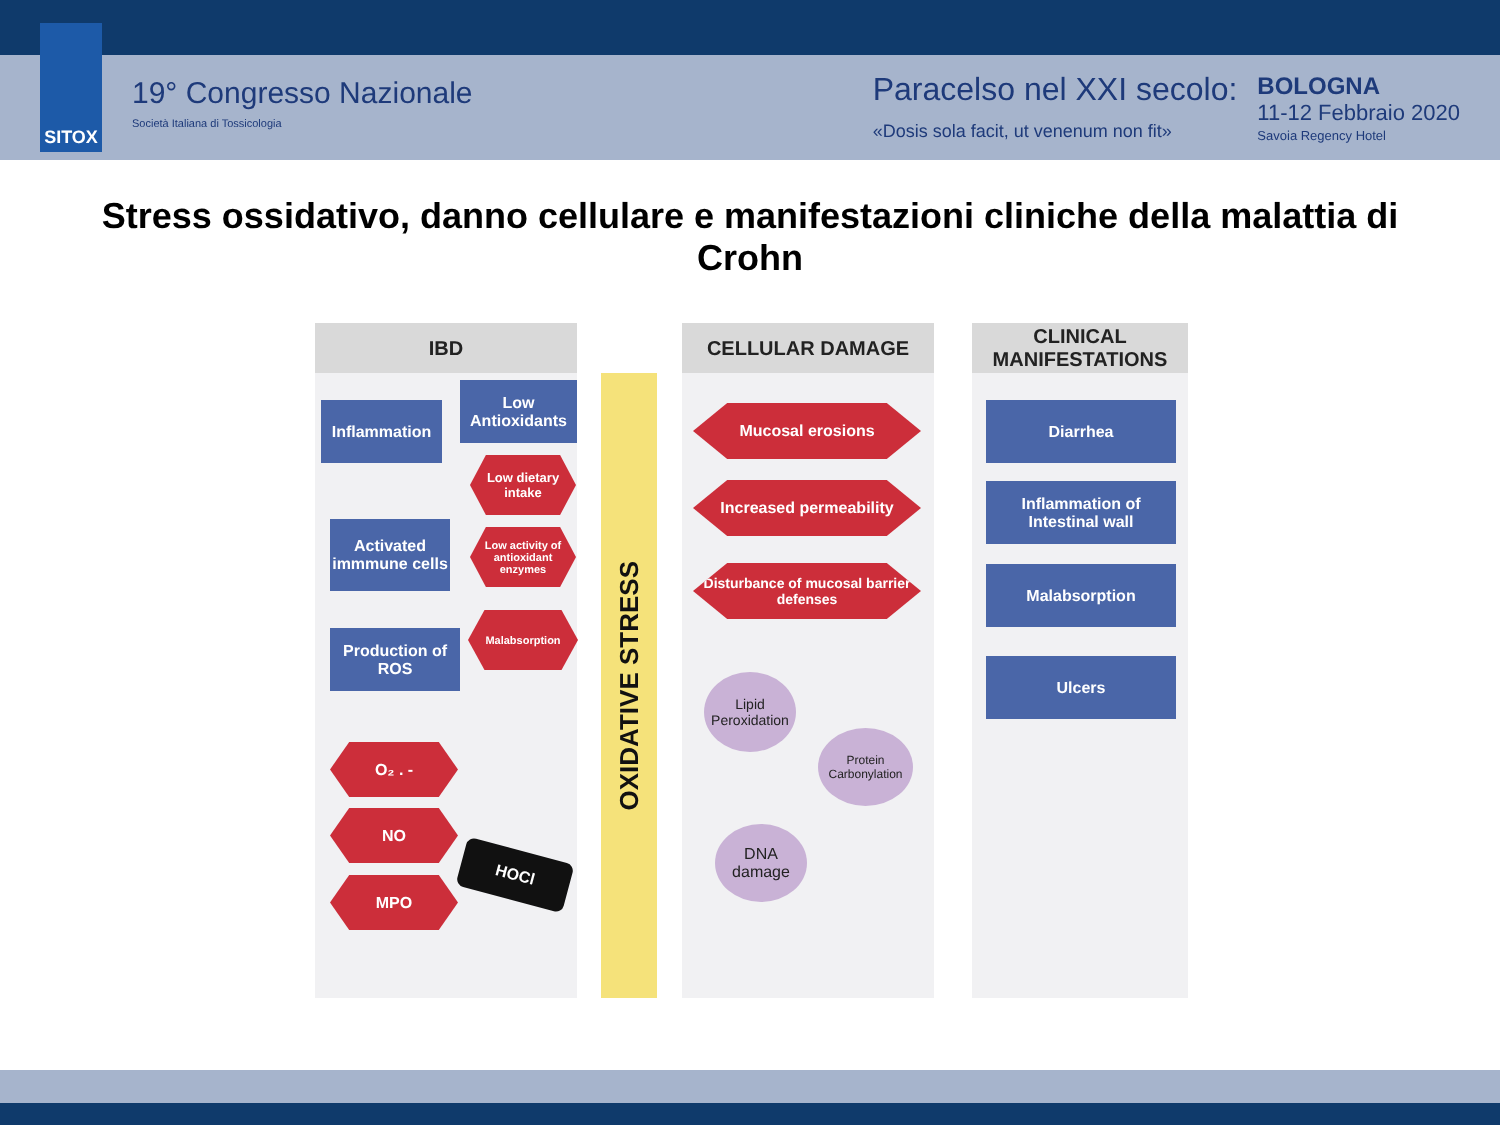SITOX
19° Congresso Nazionale
Società Italiana di Tossicologia
Paracelso nel XXI secolo:
«Dosis sola facit, ut venenum non fit»
BOLOGNA
11-12 Febbraio 2020
Savoia Regency Hotel
Stress ossidativo, danno cellulare e manifestazioni cliniche della malattia di Crohn
IBD CELLULAR DAMAGE
CLINICAL MANIFESTATIONS
OXIDATIVE STRESS
Inflammation
Low Antioxidants
Low dietary intake
Low activity of antioxidant enzymes
Malabsorption
Activated immmune cells
Production of ROS
O₂ . -
NO
MPO
HOCl
Mucosal erosions
Increased permeability
Disturbance of mucosal barrier defenses
Lipid Peroxidation
Protein Carbonylation
DNA damage
Diarrhea
Inflammation of Intestinal wall
Malabsorption
Ulcers